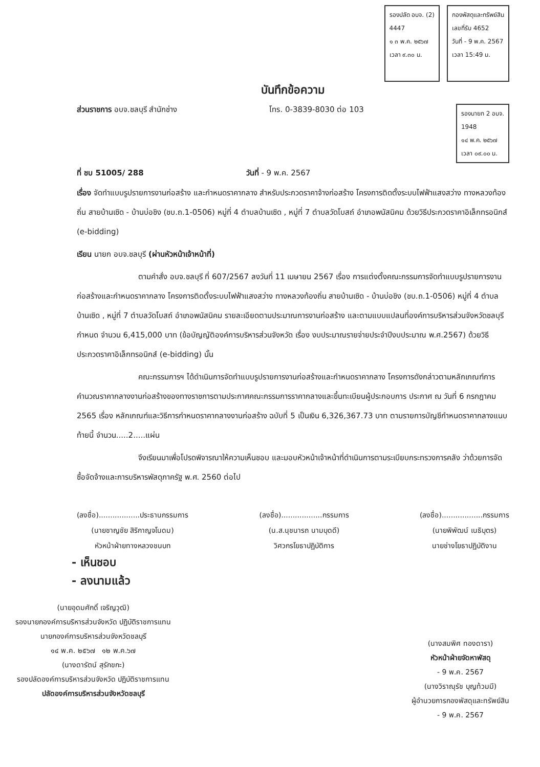รองปลัด อบจ. (2)
4447
๑ ๓ พ.ค. ๒๕๖๗
เวลา ๙.๓๐ น.
กองพัสดุและทรัพย์สิน
เลขที่รับ 4652
วันที่ - 9 พ.ค. 2567
เวลา 15:49 น.
บันทึกข้อความ
ส่วนราชการ อบจ.ชลบุรี สำนักช่าง โทร. 0-3839-8030 ต่อ 103 รองนายก 2 อบจ.
1948
๑๔ พ.ค. ๒๕๖๗
เวลา ๐๙.๐๐ น.
ที่ ชบ 51005/ 288 วันที่ - 9 พ.ค. 2567
เรื่อง จัดทำแบบรูปรายการงานก่อสร้าง และกำหนดราคากลาง สำหรับประกวดราคาจ้างก่อสร้าง โครงการติดตั้งระบบไฟฟ้าแสงสว่าง ทางหลวงท้องถิ่น สายบ้านเซิด - บ้านบ่อชิง (ชบ.ถ.1-0506) หมู่ที่ 4 ตำบลบ้านเซิด , หมู่ที่ 7 ตำบลวัดโบสถ์ อำเภอพนัสนิคม ด้วยวิธีประกวดราคาอิเล็กทรอนิกส์ (e-bidding)
เรียน นายก อบจ.ชลบุรี (ผ่านหัวหน้าเจ้าหน้าที่)
ตามคำสั่ง อบจ.ชลบุรี ที่ 607/2567 ลงวันที่ 11 เมษายน 2567 เรื่อง การแต่งตั้งคณะกรรมการจัดทำแบบรูปรายการงานก่อสร้างและกำหนดราคากลาง โครงการติดตั้งระบบไฟฟ้าแสงสว่าง ทางหลวงท้องถิ่น สายบ้านเซิด - บ้านบ่อชิง (ชบ.ถ.1-0506) หมู่ที่ 4 ตำบลบ้านเซิด , หมู่ที่ 7 ตำบลวัดโบสถ์ อำเภอพนัสนิคม รายละเอียดตามประมาณการงานก่อสร้าง และตามแบบแปลนที่องค์การบริหารส่วนจังหวัดชลบุรีกำหนด จำนวน 6,415,000 บาท (ข้อบัญญัติองค์การบริหารส่วนจังหวัด เรื่อง งบประมาณรายจ่ายประจำปีงบประมาณ พ.ศ.2567) ด้วยวิธีประกวดราคาอิเล็กทรอนิกส์ (e-bidding) นั้น
คณะกรรมการฯ ได้ดำเนินการจัดทำแบบรูปรายการงานก่อสร้างและกำหนดราคากลาง โครงการดังกล่าวตามหลักเกณฑ์การคำนวณราคากลางงานก่อสร้างของทางราชการตามประกาศคณะกรรมการราคากลางและขึ้นทะเบียนผู้ประกอบการ ประกาศ ณ วันที่ 6 กรกฎาคม 2565 เรื่อง หลักเกณฑ์และวิธีการกำหนดราคากลางงานก่อสร้าง ฉบับที่ 5 เป็นเงิน 6,326,367.73 บาท ตามรายการบัญชีกำหนดราคากลางแนบท้ายนี้ จำนวน.....2.....แผ่น
จึงเรียนมาเพื่อโปรดพิจารณาให้ความเห็นชอบ และมอบหัวหน้าเจ้าหน้าที่ดำเนินการตามระเบียบกระทรวงการคลัง ว่าด้วยการจัดซื้อจัดจ้างและการบริหารพัสดุภาครัฐ พ.ศ. 2560 ต่อไป
(ลงชื่อ)..................ประธานกรรมการ
(นายชาญชัย สิริกาญจโนดม)
หัวหน้าฝ่ายทางหลวงชนบท
(ลงชื่อ)..................กรรมการ
(น.ส.นุชนารถ นามบุดดี)
วิศวกรโยธาปฏิบัติการ
(ลงชื่อ)..................กรรมการ
(นายพิพัฒน์ เนธิบุตร)
นายช่างโยธาปฏิบัติงาน
- เห็นชอบ
- ลงนามแล้ว
(นายอุดมศักดิ์ เจริญวุฒิ)
รองนายกองค์การบริหารส่วนจังหวัด ปฏิบัติราชการแทน
นายกองค์การบริหารส่วนจังหวัดชลบุรี
๑๔ พ.ค. ๒๕๖๗ ๑๒ พ.ค.๖๗
(นางดารัตน์ สุรักขกะ)
รองปลัดองค์การบริหารส่วนจังหวัด ปฏิบัติราชการแทน
ปลัดองค์การบริหารส่วนจังหวัดชลบุรี
(นางสมพิศ ทองดารา)
หัวหน้าฝ่ายจัดหาพัสดุ
- 9 พ.ค. 2567
(นางวิราณุรัช บุญท้วมมี)
ผู้อำนวยการกองพัสดุและทรัพย์สิน
- 9 พ.ค. 2567